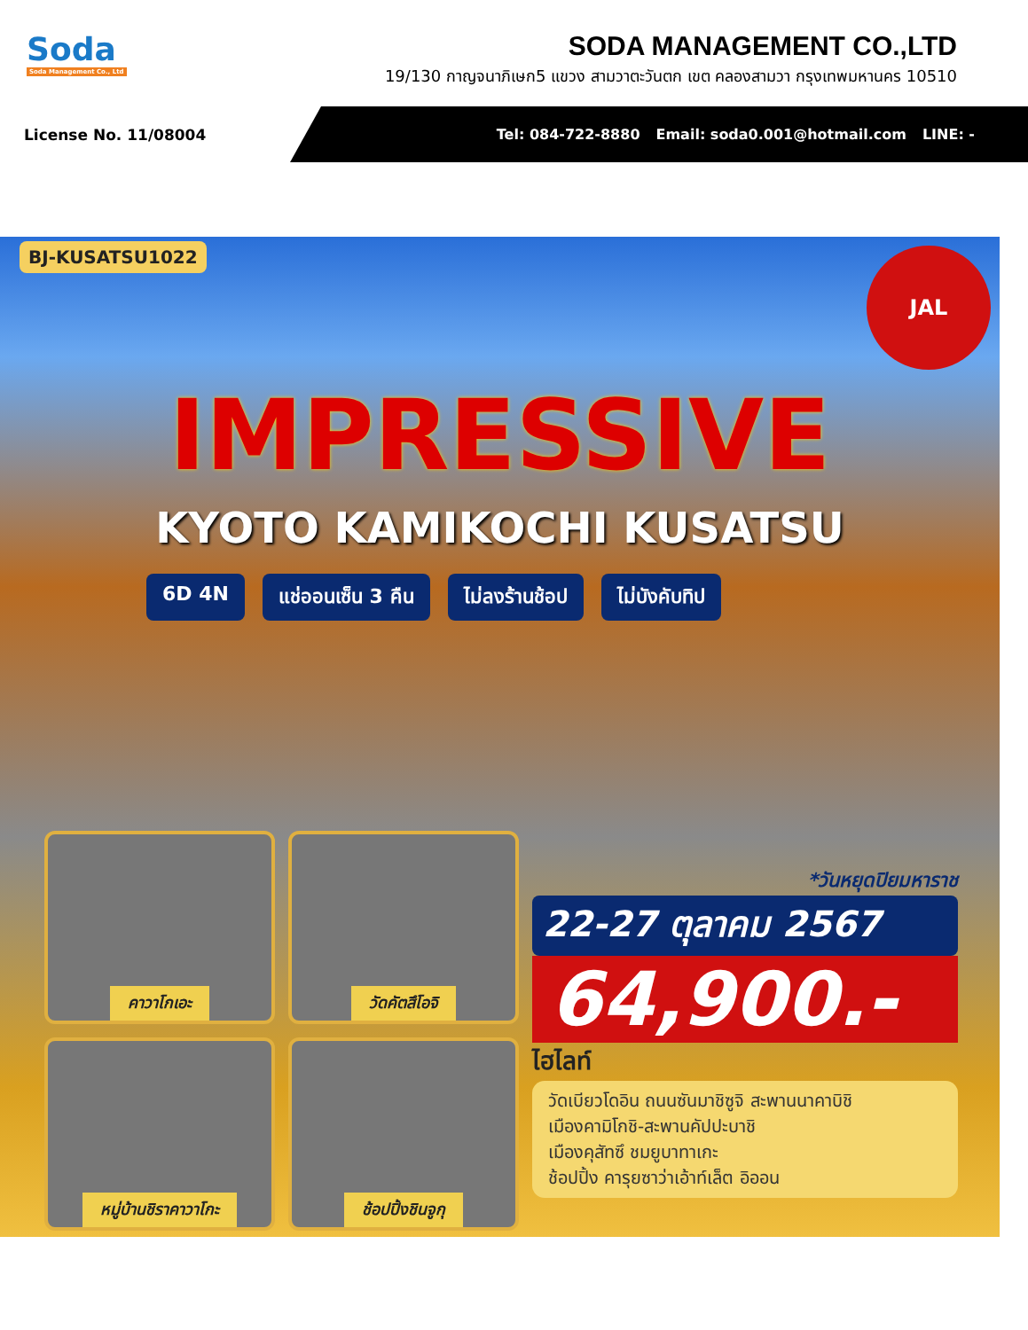Soda
Soda Management Co., Ltd
SODA MANAGEMENT CO.,LTD
19/130 กาญจนาภิเษก5 แขวง สามวาตะวันตก เขต คลองสามวา กรุงเทพมหานคร 10510
License No. 11/08004
Tel: 084-722-8880 Email: soda0.001@hotmail.com LINE: -
BJ-KUSATSU1022 JAL
IMPRESSIVE
KYOTO KAMIKOCHI KUSATSU
6D 4N แช่ออนเซ็น 3 คืน ไม่ลงร้านช้อป ไม่บังคับทิป
คาวาโกเอะ
วัดคัตสึโอจิ
หมู่บ้านชิราคาวาโกะ
ช้อปปิ้งชินจูกุ
*วันหยุดปิยมหาราช
22-27 ตุลาคม 2567
64,900.-
ไฮไลท์
วัดเบียวโดอิน ถนนซันมาชิซูจิ สะพานนาคาบิชิ
เมืองคามิโกชิ-สะพานคัปปะบาชิ
เมืองคุสัทซึ ชมยูบาทาเกะ
ช้อปปิ้ง คารุยซาว่าเอ้าท์เล็ต อิออน